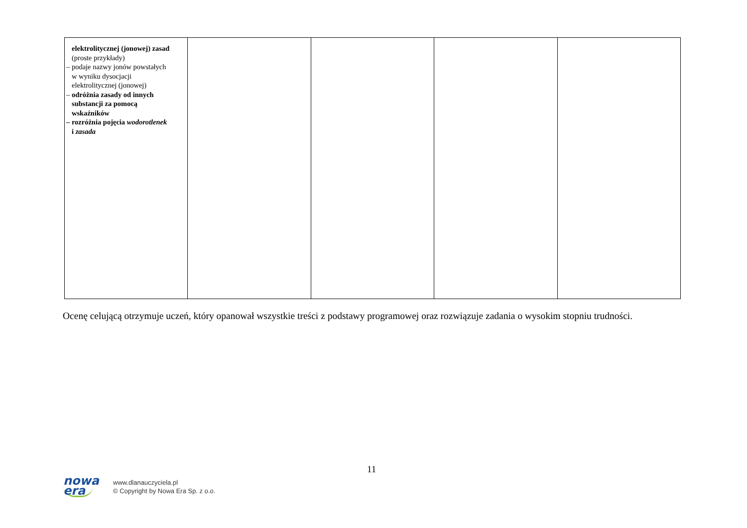| elektrolitycznej (jonowej) zasad (proste przykłady) – podaje nazwy jonów powstałych w wyniku dysocjacji elektrolitycznej (jonowej) – odróżnia zasady od innych substancji za pomocą wskaźników – rozróżnia pojęcia wodorotlenek i zasada | | | | |
Ocenę celującą otrzymuje uczeń, który opanował wszystkie treści z podstawy programowej oraz rozwiązuje zadania o wysokim stopniu trudności.
11
nowa
era
www.dlanauczyciela.pl
© Copyright by Nowa Era Sp. z o.o.